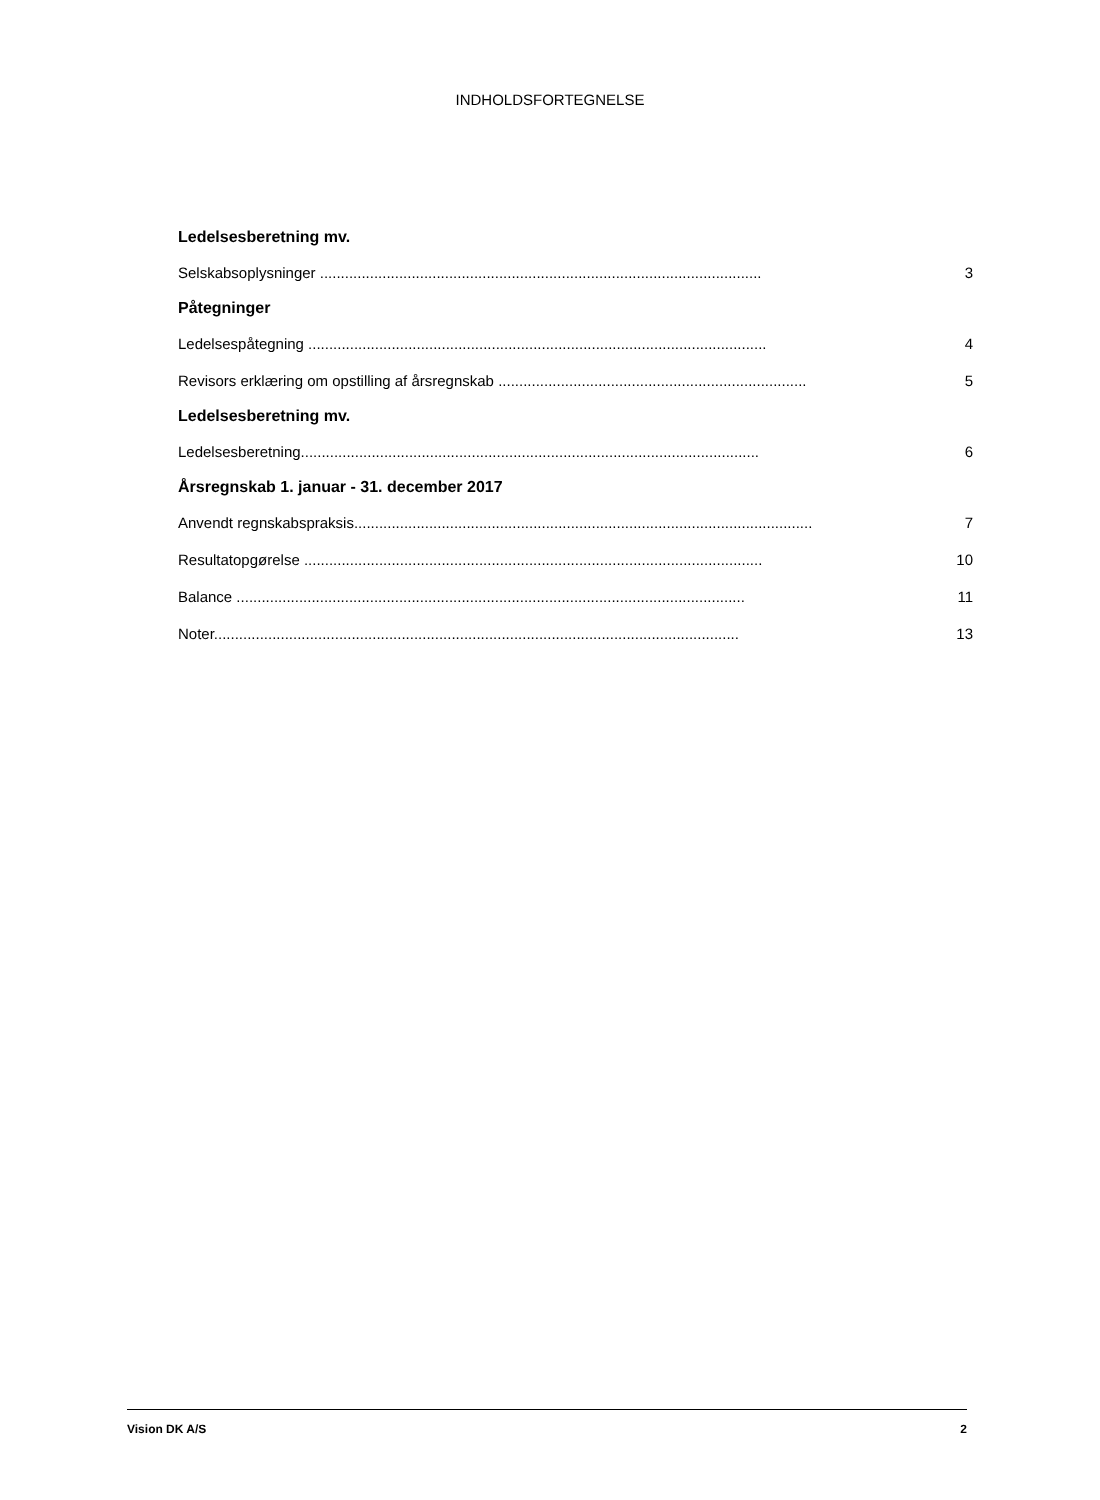INDHOLDSFORTEGNELSE
Ledelsesberetning mv.
Selskabsoplysninger .......................................................................................................... 3
Påtegninger
Ledelsespåtegning .............................................................................................................. 4
Revisors erklæring om opstilling af årsregnskab .......................................................................... 5
Ledelsesberetning mv.
Ledelsesberetning.............................................................................................................. 6
Årsregnskab 1. januar - 31. december 2017
Anvendt regnskabspraksis.............................................................................................................. 7
Resultatopgørelse .............................................................................................................. 10
Balance .......................................................................................................................... 11
Noter.............................................................................................................................. 13
Vision DK A/S 2